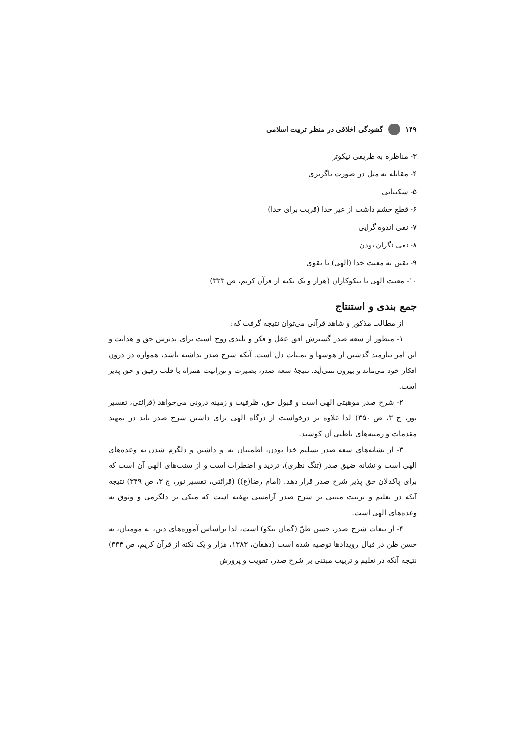۱۴۹ گشودگی اخلاقی در منظر تربیت اسلامی
۳- مناظره به طریقی نیکوتر
۴- مقابله به مثل در صورت ناگزیری
۵- شکیبایی
۶- قطع چشم داشت از غیر خدا (قربت برای خدا)
۷- نفی اندوه گرایی
۸- نفی نگران بودن
۹- یقین به معیت خدا (الهی) با تقوی
۱۰- معیت الهی با نیکوکاران (هزار و یک نکته از قرآن کریم، ص ۳۲۳)
جمع بندی و استنتاج
از مطالب مذکور و شاهد قرآنی می‌توان نتیجه گرفت که:
۱- منظور از سعه صدر گسترش افق عقل و فکر و بلندی روح است برای پذیرش حق و هدایت و این امر نیازمند گذشتن از هوسها و تمنیات دل است. آنکه شرح صدر نداشته باشد، همواره در درون افکار خود می‌ماند و بیرون نمی‌آید. نتیجۀ سعه صدر، بصیرت و نورانیت همراه با قلب رقیق و حق پذیر است.
۲- شرح صدر موهبتی الهی است و قبول حق، ظرفیت و زمینه درونی می‌خواهد (قرائتی، تفسیر نور، ج ۳، ص ۳۵۰) لذا علاوه بر درخواست از درگاه الهی برای داشتن شرح صدر باید در تمهید مقدمات و زمینه‌های باطنی آن کوشید.
۳- از نشانه‌های سعه صدر تسلیم خدا بودن، اطمینان به او داشتن و دلگرم شدن به وعده‌های الهی است و نشانه ضیق صدر (تنگ نظری)، تردید و اضطراب است و از سنت‌های الهی آن است که برای پاکدلان حق پذیر شرح صدر قرار دهد. (امام رضا(ع)) (قرائتی، تفسیر نور، ج ۳، ص ۳۴۹) نتیجه آنکه در تعلیم و تربیت مبتنی بر شرح صدر آرامشی نهفته است که متکی بر دلگرمی و وثوق به وعده‌های الهی است.
۴- از تبعات شرح صدر، حسن ظنّ (گمان نیکو) است، لذا براساس آموزه‌های دین، به مؤمنان، به حسن ظن در قبال رویدادها توصیه شده است (دهقان، ۱۳۸۳، هزار و یک نکته از قرآن کریم، ص ۳۳۴) نتیجه آنکه در تعلیم و تربیت مبتنی بر شرح صدر، تقویت و پرورش